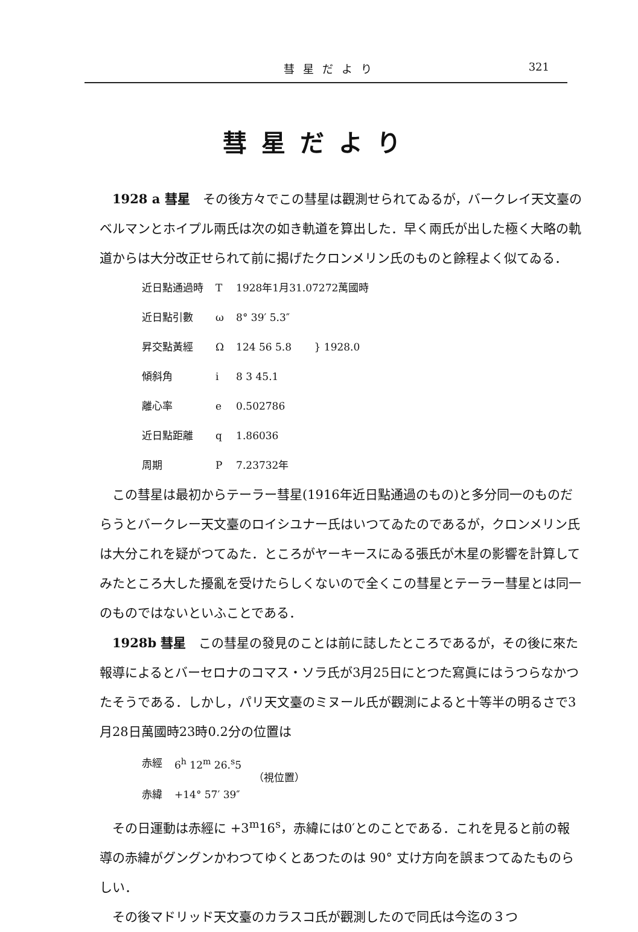彗星だより 321
彗星だより
1928 a 彗星　その後方々でこの彗星は觀測せられてゐるが，バークレイ天文臺のベルマンとホイプル兩氏は次の如き軌道を算出した．早く兩氏が出した極く大略の軌道からは大分改正せられて前に揭げたクロンメリン氏のものと餘程よく似てゐる．
| 近日點通過時 | T | 1928年1月31.07272萬國時 | |
| 近日點引數 | ω | 8° 39′ 5.3″ | } 1928.0 |
| 昇交點黃經 | Ω | 124 56 5.8 | |
| 傾斜角 | i | 8 3 45.1 | |
| 離心率 | e | 0.502786 | |
| 近日點距離 | q | 1.86036 | |
| 周期 | P | 7.23732年 | |
この彗星は最初からテーラー彗星(1916年近日點通過のもの)と多分同一のものだらうとバークレー天文臺のロイシユナー氏はいつてゐたのであるが，クロンメリン氏は大分これを疑がつてゐた．ところがヤーキースにゐる張氏が木星の影響を計算してみたところ大した擾亂を受けたらしくないので全くこの彗星とテーラー彗星とは同一のものではないといふことである．
1928b 彗星　この彗星の發見のことは前に誌したところであるが，その後に來た報導によるとバーセロナのコマス・ソラ氏が3月25日にとつた寫眞にはうつらなかつたそうである．しかし，パリ天文臺のミヌール氏が觀測によると十等半の明るさで3月28日萬國時23時0.2分の位置は
| 赤經 | 6<sup>h</sup> 12<sup>m</sup> 26.<sup>s</sup>5 | （視位置） |
| 赤緯 | +14° 57′ 39″ | |
その日運動は赤經に +3<sup>m</sup>16<sup>s</sup>，赤緯には0′とのことである．これを見ると前の報導の赤緯がグングンかわつてゆくとあつたのは 90° 丈け方向を誤まつてゐたものらしい．
その後マドリッド天文臺のカラスコ氏が觀測したので同氏は今迄の３つ